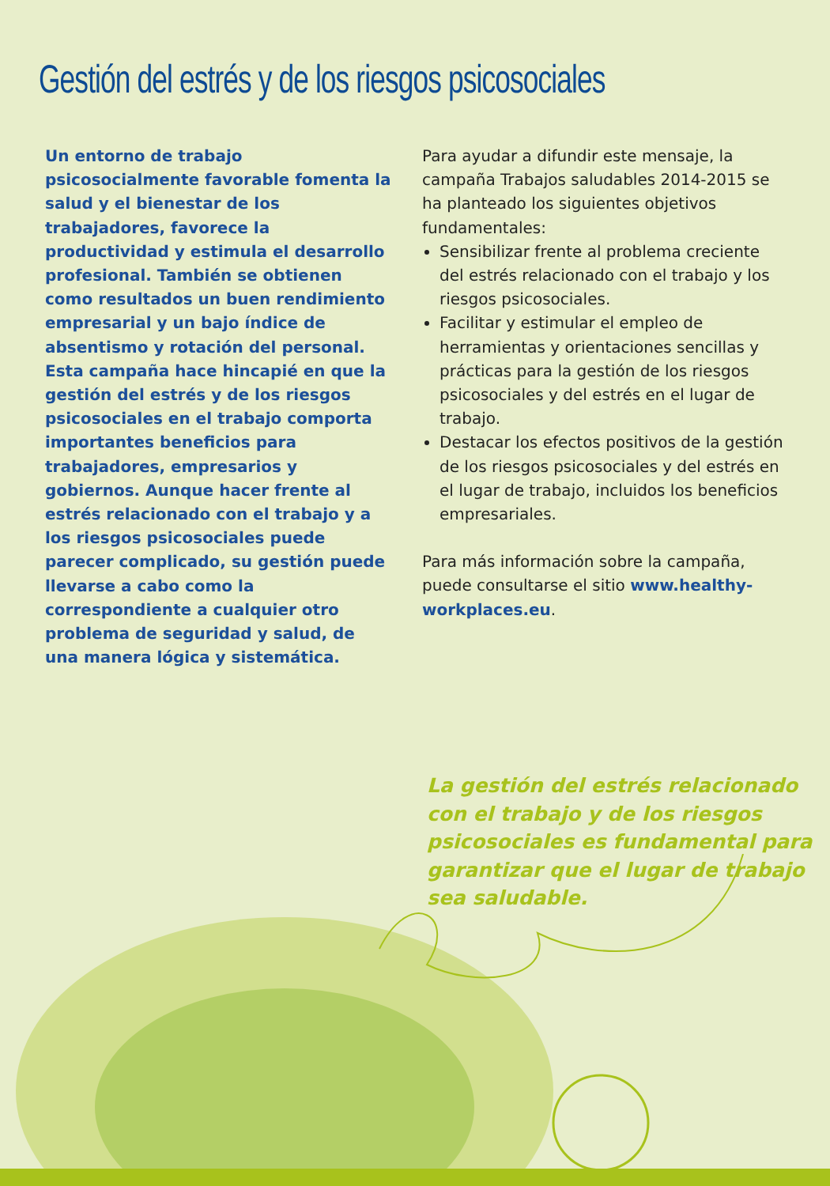Gestión del estrés y de los riesgos psicosociales
Un entorno de trabajo psicosocialmente favorable fomenta la salud y el bienestar de los trabajadores, favorece la productividad y estimula el desarrollo profesional. También se obtienen como resultados un buen rendimiento empresarial y un bajo índice de absentismo y rotación del personal.
Esta campaña hace hincapié en que la gestión del estrés y de los riesgos psicosociales en el trabajo comporta importantes beneficios para trabajadores, empresarios y gobiernos. Aunque hacer frente al estrés relacionado con el trabajo y a los riesgos psicosociales puede parecer complicado, su gestión puede llevarse a cabo como la correspondiente a cualquier otro problema de seguridad y salud, de una manera lógica y sistemática.
Para ayudar a difundir este mensaje, la campaña Trabajos saludables 2014-2015 se ha planteado los siguientes objetivos fundamentales:
Sensibilizar frente al problema creciente del estrés relacionado con el trabajo y los riesgos psicosociales.
Facilitar y estimular el empleo de herramientas y orientaciones sencillas y prácticas para la gestión de los riesgos psicosociales y del estrés en el lugar de trabajo.
Destacar los efectos positivos de la gestión de los riesgos psicosociales y del estrés en el lugar de trabajo, incluidos los beneficios empresariales.
Para más información sobre la campaña, puede consultarse el sitio www.healthy-workplaces.eu.
La gestión del estrés relacionado con el trabajo y de los riesgos psicosociales es fundamental para garantizar que el lugar de trabajo sea saludable.